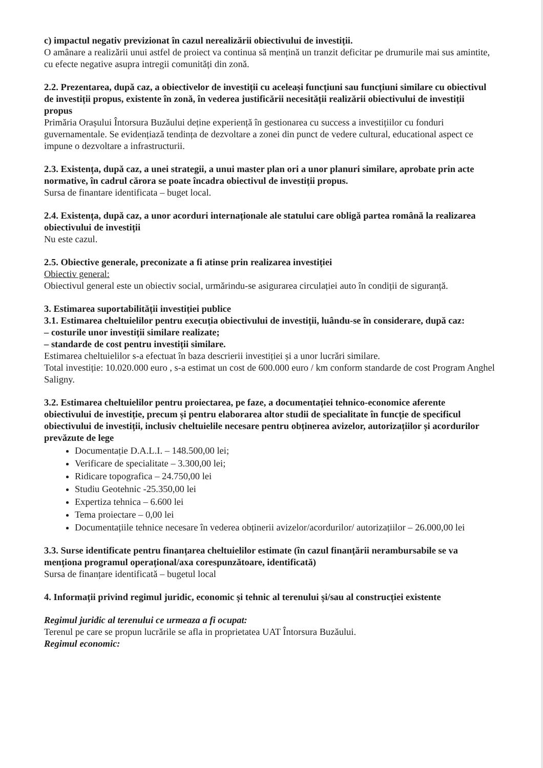c) impactul negativ previzionat în cazul nerealizării obiectivului de investiții.
O amânare a realizării unui astfel de proiect va continua să mențină un tranzit deficitar pe drumurile mai sus amintite, cu efecte negative asupra intregii comunități din zonă.
2.2. Prezentarea, după caz, a obiectivelor de investiții cu aceleași funcțiuni sau funcțiuni similare cu obiectivul de investiții propus, existente în zonă, în vederea justificării necesității realizării obiectivului de investiții propus
Primăria Orașului Întorsura Buzăului deține experiență în gestionarea cu success a investițiilor cu fonduri guvernamentale. Se evidențiază tendința de dezvoltare a zonei din punct de vedere cultural, educational aspect ce impune o dezvoltare a infrastructurii.
2.3. Existența, după caz, a unei strategii, a unui master plan ori a unor planuri similare, aprobate prin acte normative, în cadrul cărora se poate încadra obiectivul de investiții propus.
Sursa de finantare identificata – buget local.
2.4. Existența, după caz, a unor acorduri internaționale ale statului care obligă partea română la realizarea obiectivului de investiții
Nu este cazul.
2.5. Obiective generale, preconizate a fi atinse prin realizarea investiției
Obiectiv general:
Obiectivul general este un obiectiv social, urmărindu-se asigurarea circulației auto în condiții de siguranță.
3. Estimarea suportabilității investiției publice
3.1. Estimarea cheltuielilor pentru execuția obiectivului de investiții, luându-se în considerare, după caz:
– costurile unor investiții similare realizate;
– standarde de cost pentru investiții similare.
Estimarea cheltuielilor s-a efectuat în baza descrierii investiției și a unor lucrări similare.
Total investiție: 10.020.000 euro , s-a estimat un cost de 600.000 euro / km conform standarde de cost Program Anghel Saligny.
3.2. Estimarea cheltuielilor pentru proiectarea, pe faze, a documentației tehnico-economice aferente obiectivului de investiție, precum și pentru elaborarea altor studii de specialitate în funcție de specificul obiectivului de investiții, inclusiv cheltuielile necesare pentru obținerea avizelor, autorizațiilor și acordurilor prevăzute de lege
Documentație D.A.L.I. – 148.500,00 lei;
Verificare de specialitate – 3.300,00 lei;
Ridicare topografica – 24.750,00 lei
Studiu Geotehnic -25.350,00 lei
Expertiza tehnica – 6.600 lei
Tema proiectare – 0,00 lei
Documentațiile tehnice necesare în vederea obținerii avizelor/acordurilor/ autorizațiilor – 26.000,00 lei
3.3. Surse identificate pentru finanțarea cheltuielilor estimate (în cazul finanțării nerambursabile se va menționa programul operațional/axa corespunzătoare, identificată)
Sursa de finanțare identificată – bugetul local
4. Informații privind regimul juridic, economic și tehnic al terenului și/sau al construcției existente
Regimul juridic al terenului ce urmeaza a fi ocupat:
Terenul pe care se propun lucrările se afla in proprietatea UAT Întorsura Buzăului.
Regimul economic: